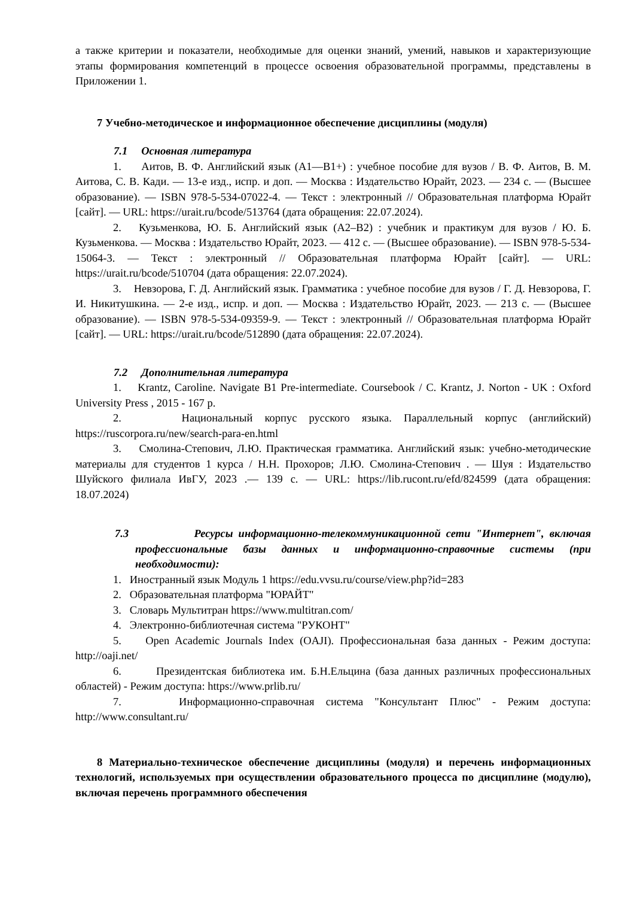а также критерии и показатели, необходимые для оценки знаний, умений, навыков и характеризующие этапы формирования компетенций в процессе освоения образовательной программы, представлены в Приложении 1.
7 Учебно-методическое и информационное обеспечение дисциплины (модуля)
7.1 Основная литература
1. Аитов, В. Ф. Английский язык (А1—В1+) : учебное пособие для вузов / В. Ф. Аитов, В. М. Аитова, С. В. Кади. — 13-е изд., испр. и доп. — Москва : Издательство Юрайт, 2023. — 234 с. — (Высшее образование). — ISBN 978-5-534-07022-4. — Текст : электронный // Образовательная платформа Юрайт [сайт]. — URL: https://urait.ru/bcode/513764 (дата обращения: 22.07.2024).
2. Кузьменкова, Ю. Б. Английский язык (A2–B2) : учебник и практикум для вузов / Ю. Б. Кузьменкова. — Москва : Издательство Юрайт, 2023. — 412 с. — (Высшее образование). — ISBN 978-5-534-15064-3. — Текст : электронный // Образовательная платформа Юрайт [сайт]. — URL: https://urait.ru/bcode/510704 (дата обращения: 22.07.2024).
3. Невзорова, Г. Д. Английский язык. Грамматика : учебное пособие для вузов / Г. Д. Невзорова, Г. И. Никитушкина. — 2-е изд., испр. и доп. — Москва : Издательство Юрайт, 2023. — 213 с. — (Высшее образование). — ISBN 978-5-534-09359-9. — Текст : электронный // Образовательная платформа Юрайт [сайт]. — URL: https://urait.ru/bcode/512890 (дата обращения: 22.07.2024).
7.2 Дополнительная литература
1. Krantz, Caroline. Navigate B1 Pre-intermediate. Coursebook / C. Krantz, J. Norton - UK : Oxford University Press , 2015 - 167 p.
2. Национальный корпус русского языка. Параллельный корпус (английский) https://ruscorpora.ru/new/search-para-en.html
3. Смолина-Степович, Л.Ю. Практическая грамматика. Английский язык: учебно-методические материалы для студентов 1 курса / Н.Н. Прохоров; Л.Ю. Смолина-Степович . — Шуя : Издательство Шуйского филиала ИвГУ, 2023 .— 139 с. — URL: https://lib.rucont.ru/efd/824599 (дата обращения: 18.07.2024)
7.3 Ресурсы информационно-телекоммуникационной сети "Интернет", включая профессиональные базы данных и информационно-справочные системы (при необходимости):
1. Иностранный язык Модуль 1 https://edu.vvsu.ru/course/view.php?id=283
2. Образовательная платформа "ЮРАЙТ"
3. Словарь Мультитран https://www.multitran.com/
4. Электронно-библиотечная система "РУКОНТ"
5. Open Academic Journals Index (OAJI). Профессиональная база данных - Режим доступа: http://oaji.net/
6. Президентская библиотека им. Б.Н.Ельцина (база данных различных профессиональных областей) - Режим доступа: https://www.prlib.ru/
7. Информационно-справочная система "Консультант Плюс" - Режим доступа: http://www.consultant.ru/
8 Материально-техническое обеспечение дисциплины (модуля) и перечень информационных технологий, используемых при осуществлении образовательного процесса по дисциплине (модулю), включая перечень программного обеспечения